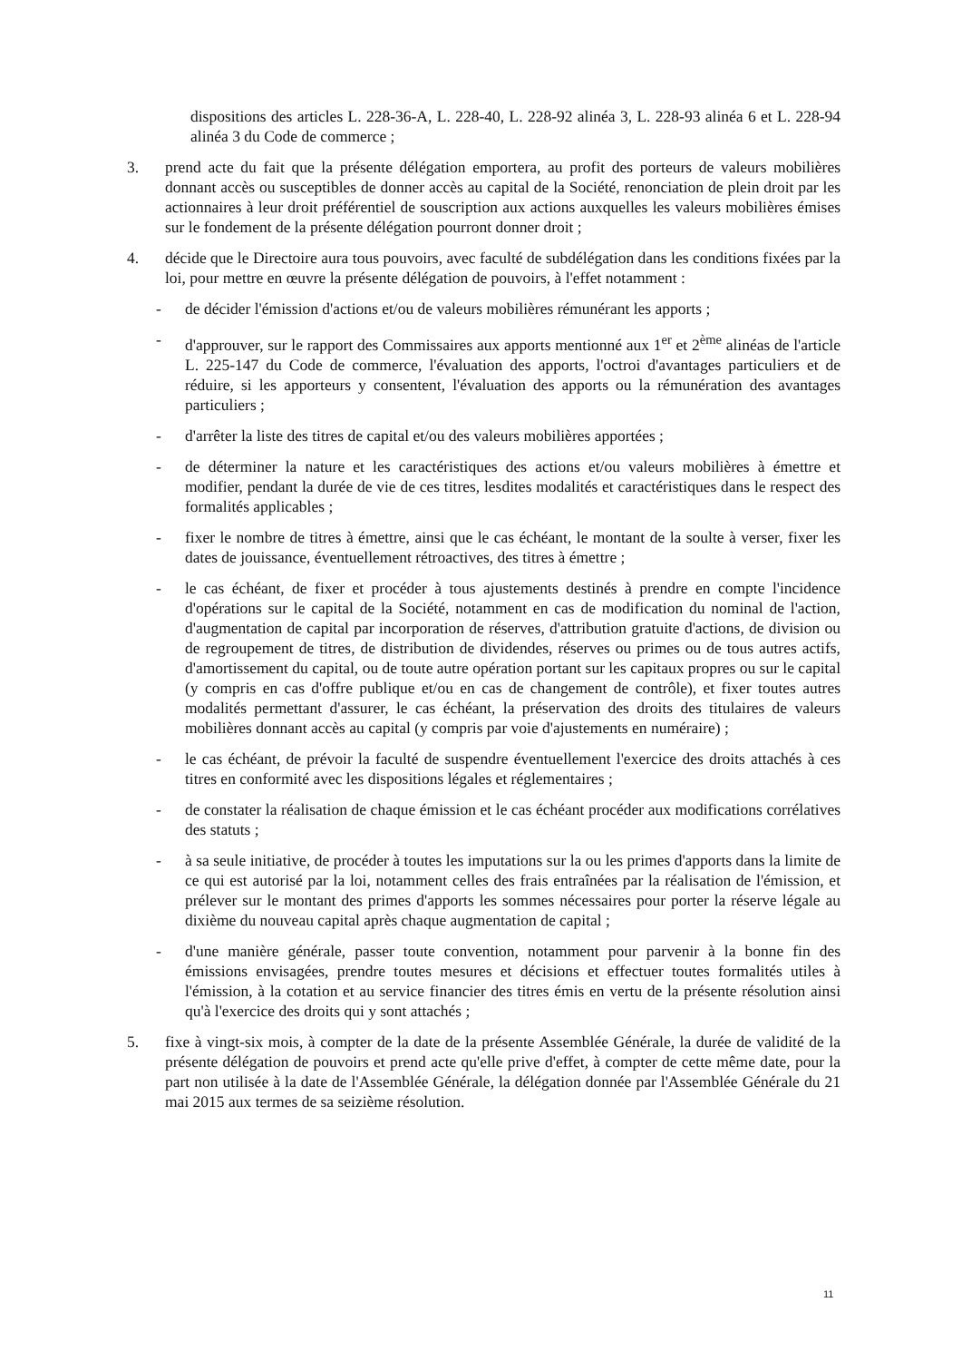dispositions des articles L. 228-36-A, L. 228-40, L. 228-92 alinéa 3, L. 228-93 alinéa 6 et L. 228-94 alinéa 3 du Code de commerce ;
3. prend acte du fait que la présente délégation emportera, au profit des porteurs de valeurs mobilières donnant accès ou susceptibles de donner accès au capital de la Société, renonciation de plein droit par les actionnaires à leur droit préférentiel de souscription aux actions auxquelles les valeurs mobilières émises sur le fondement de la présente délégation pourront donner droit ;
4. décide que le Directoire aura tous pouvoirs, avec faculté de subdélégation dans les conditions fixées par la loi, pour mettre en œuvre la présente délégation de pouvoirs, à l'effet notamment :
- de décider l'émission d'actions et/ou de valeurs mobilières rémunérant les apports ;
- d'approuver, sur le rapport des Commissaires aux apports mentionné aux 1<sup>er</sup> et 2<sup>ème</sup> alinéas de l'article L. 225-147 du Code de commerce, l'évaluation des apports, l'octroi d'avantages particuliers et de réduire, si les apporteurs y consentent, l'évaluation des apports ou la rémunération des avantages particuliers ;
- d'arrêter la liste des titres de capital et/ou des valeurs mobilières apportées ;
- de déterminer la nature et les caractéristiques des actions et/ou valeurs mobilières à émettre et modifier, pendant la durée de vie de ces titres, lesdites modalités et caractéristiques dans le respect des formalités applicables ;
- fixer le nombre de titres à émettre, ainsi que le cas échéant, le montant de la soulte à verser, fixer les dates de jouissance, éventuellement rétroactives, des titres à émettre ;
- le cas échéant, de fixer et procéder à tous ajustements destinés à prendre en compte l'incidence d'opérations sur le capital de la Société, notamment en cas de modification du nominal de l'action, d'augmentation de capital par incorporation de réserves, d'attribution gratuite d'actions, de division ou de regroupement de titres, de distribution de dividendes, réserves ou primes ou de tous autres actifs, d'amortissement du capital, ou de toute autre opération portant sur les capitaux propres ou sur le capital (y compris en cas d'offre publique et/ou en cas de changement de contrôle), et fixer toutes autres modalités permettant d'assurer, le cas échéant, la préservation des droits des titulaires de valeurs mobilières donnant accès au capital (y compris par voie d'ajustements en numéraire) ;
- le cas échéant, de prévoir la faculté de suspendre éventuellement l'exercice des droits attachés à ces titres en conformité avec les dispositions légales et réglementaires ;
- de constater la réalisation de chaque émission et le cas échéant procéder aux modifications corrélatives des statuts ;
- à sa seule initiative, de procéder à toutes les imputations sur la ou les primes d'apports dans la limite de ce qui est autorisé par la loi, notamment celles des frais entraînées par la réalisation de l'émission, et prélever sur le montant des primes d'apports les sommes nécessaires pour porter la réserve légale au dixième du nouveau capital après chaque augmentation de capital ;
- d'une manière générale, passer toute convention, notamment pour parvenir à la bonne fin des émissions envisagées, prendre toutes mesures et décisions et effectuer toutes formalités utiles à l'émission, à la cotation et au service financier des titres émis en vertu de la présente résolution ainsi qu'à l'exercice des droits qui y sont attachés ;
5. fixe à vingt-six mois, à compter de la date de la présente Assemblée Générale, la durée de validité de la présente délégation de pouvoirs et prend acte qu'elle prive d'effet, à compter de cette même date, pour la part non utilisée à la date de l'Assemblée Générale, la délégation donnée par l'Assemblée Générale du 21 mai 2015 aux termes de sa seizième résolution.
11